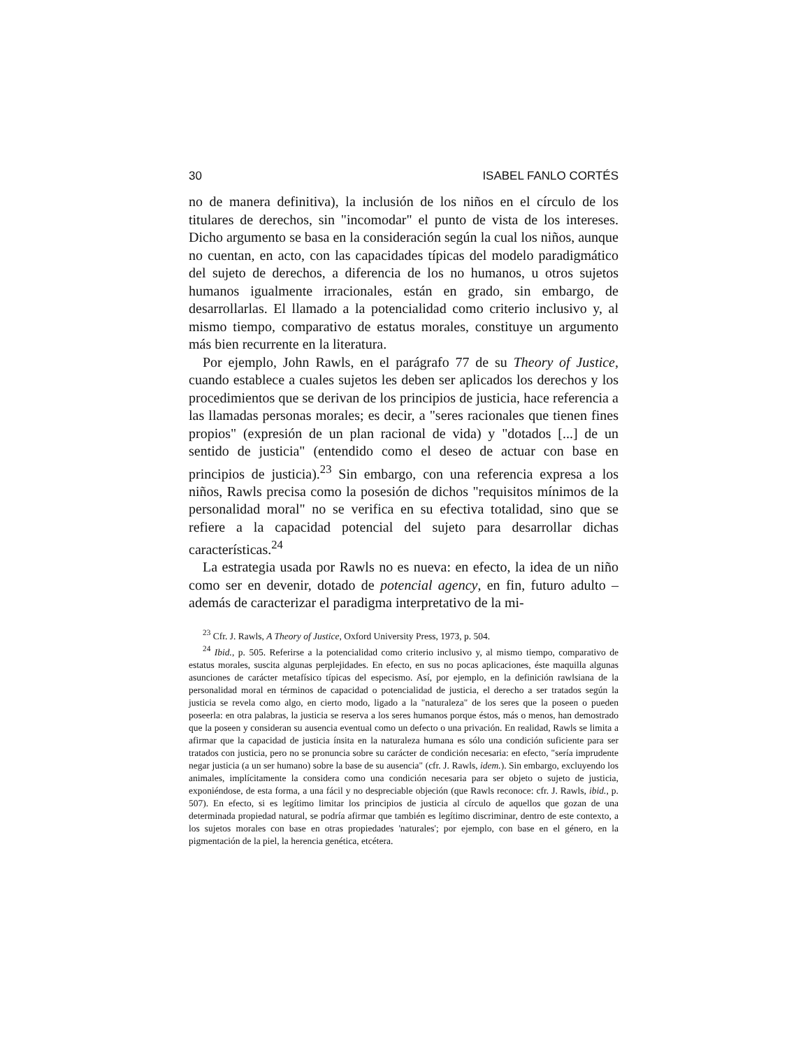30 ISABEL FANLO CORTÉS
no de manera definitiva), la inclusión de los niños en el círculo de los titulares de derechos, sin "incomodar" el punto de vista de los intereses. Dicho argumento se basa en la consideración según la cual los niños, aunque no cuentan, en acto, con las capacidades típicas del modelo paradigmático del sujeto de derechos, a diferencia de los no humanos, u otros sujetos humanos igualmente irracionales, están en grado, sin embargo, de desarrollarlas. El llamado a la potencialidad como criterio inclusivo y, al mismo tiempo, comparativo de estatus morales, constituye un argumento más bien recurrente en la literatura.
Por ejemplo, John Rawls, en el parágrafo 77 de su Theory of Justice, cuando establece a cuales sujetos les deben ser aplicados los derechos y los procedimientos que se derivan de los principios de justicia, hace referencia a las llamadas personas morales; es decir, a "seres racionales que tienen fines propios" (expresión de un plan racional de vida) y "dotados [...] de un sentido de justicia" (entendido como el deseo de actuar con base en principios de justicia).<sup>23</sup> Sin embargo, con una referencia expresa a los niños, Rawls precisa como la posesión de dichos "requisitos mínimos de la personalidad moral" no se verifica en su efectiva totalidad, sino que se refiere a la capacidad potencial del sujeto para desarrollar dichas características.<sup>24</sup>
La estrategia usada por Rawls no es nueva: en efecto, la idea de un niño como ser en devenir, dotado de potencial agency, en fin, futuro adulto –además de caracterizar el paradigma interpretativo de la mi-
<sup>23</sup> Cfr. J. Rawls, A Theory of Justice, Oxford University Press, 1973, p. 504.
<sup>24</sup> Ibid., p. 505. Referirse a la potencialidad como criterio inclusivo y, al mismo tiempo, comparativo de estatus morales, suscita algunas perplejidades. En efecto, en sus no pocas aplicaciones, éste maquilla algunas asunciones de carácter metafísico típicas del especismo. Así, por ejemplo, en la definición rawlsiana de la personalidad moral en términos de capacidad o potencialidad de justicia, el derecho a ser tratados según la justicia se revela como algo, en cierto modo, ligado a la "naturaleza" de los seres que la poseen o pueden poseerla: en otra palabras, la justicia se reserva a los seres humanos porque éstos, más o menos, han demostrado que la poseen y consideran su ausencia eventual como un defecto o una privación. En realidad, Rawls se limita a afirmar que la capacidad de justicia ínsita en la naturaleza humana es sólo una condición suficiente para ser tratados con justicia, pero no se pronuncia sobre su carácter de condición necesaria: en efecto, "sería imprudente negar justicia (a un ser humano) sobre la base de su ausencia" (cfr. J. Rawls, idem.). Sin embargo, excluyendo los animales, implícitamente la considera como una condición necesaria para ser objeto o sujeto de justicia, exponiéndose, de esta forma, a una fácil y no despreciable objeción (que Rawls reconoce: cfr. J. Rawls, ibid., p. 507). En efecto, si es legítimo limitar los principios de justicia al círculo de aquellos que gozan de una determinada propiedad natural, se podría afirmar que también es legítimo discriminar, dentro de este contexto, a los sujetos morales con base en otras propiedades 'naturales'; por ejemplo, con base en el género, en la pigmentación de la piel, la herencia genética, etcétera.